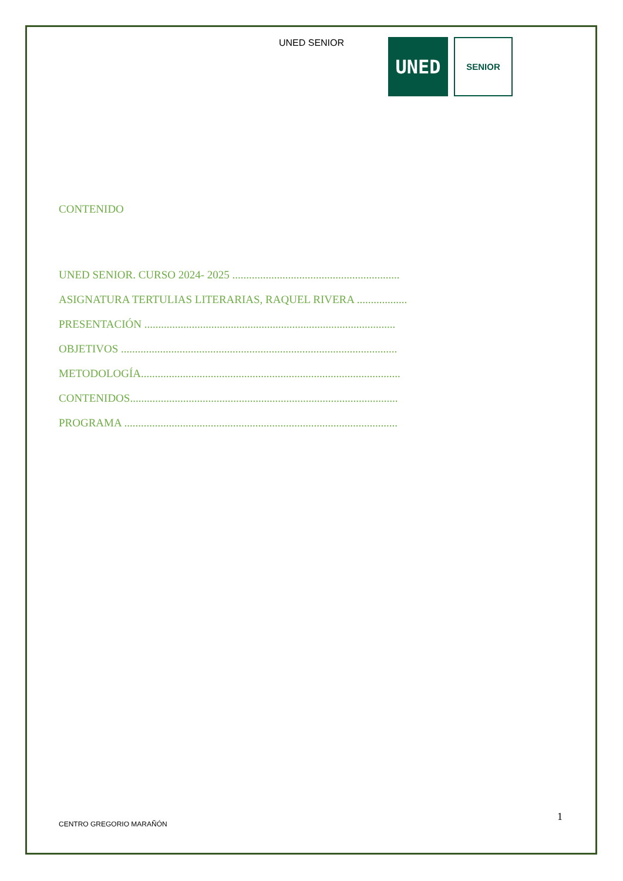UNED SENIOR
UNED
SENIOR
CONTENIDO
UNED SENIOR. CURSO 2024- 2025 ............................................................
ASIGNATURA TERTULIAS LITERARIAS, RAQUEL RIVERA ..................
PRESENTACIÓN ..........................................................................................
OBJETIVOS ...................................................................................................
METODOLOGÍA.............................................................................................
CONTENIDOS................................................................................................
PROGRAMA ..................................................................................................
1
CENTRO GREGORIO MARAÑÓN